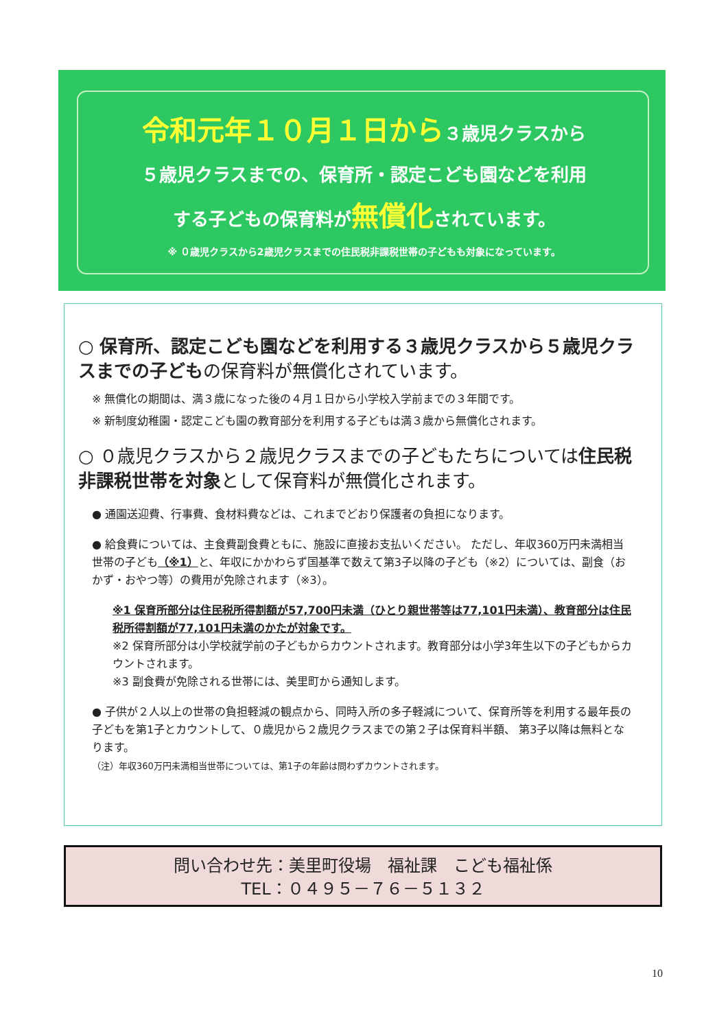令和元年１０月１日から３歳児クラスから
５歳児クラスまでの、保育所・認定こども園などを利用
する子どもの保育料が無償化されています。
※ ０歳児クラスから2歳児クラスまでの住民税非課税世帯の子どもも対象になっています。
○ 保育所、認定こども園などを利用する３歳児クラスから５歳児クラスまでの子どもの保育料が無償化されています。
※ 無償化の期間は、満３歳になった後の４月１日から小学校入学前までの３年間です。
※ 新制度幼稚園・認定こども園の教育部分を利用する子どもは満３歳から無償化されます。
○ ０歳児クラスから２歳児クラスまでの子どもたちについては住民税非課税世帯を対象として保育料が無償化されます。
● 通園送迎費、行事費、食材料費などは、これまでどおり保護者の負担になります。
● 給食費については、主食費副食費ともに、施設に直接お支払いください。 ただし、年収360万円未満相当世帯の子ども（※1）と、年収にかかわらず国基準で数えて第3子以降の子ども（※2）については、副食（おかず・おやつ等）の費用が免除されます（※3）。
※1 保育所部分は住民税所得割額が57,700円未満（ひとり親世帯等は77,101円未満）、教育部分は住民税所得割額が77,101円未満のかたが対象です。
※2 保育所部分は小学校就学前の子どもからカウントされます。教育部分は小学3年生以下の子どもからカウントされます。
※3 副食費が免除される世帯には、美里町から通知します。
● 子供が２人以上の世帯の負担軽減の観点から、同時入所の多子軽減について、保育所等を利用する最年長の子どもを第1子とカウントして、０歳児から２歳児クラスまでの第２子は保育料半額、 第3子以降は無料となります。
（注）年収360万円未満相当世帯については、第1子の年齢は問わずカウントされます。
問い合わせ先：美里町役場　福祉課　こども福祉係
TEL：０４９５－７６－５１３２
10